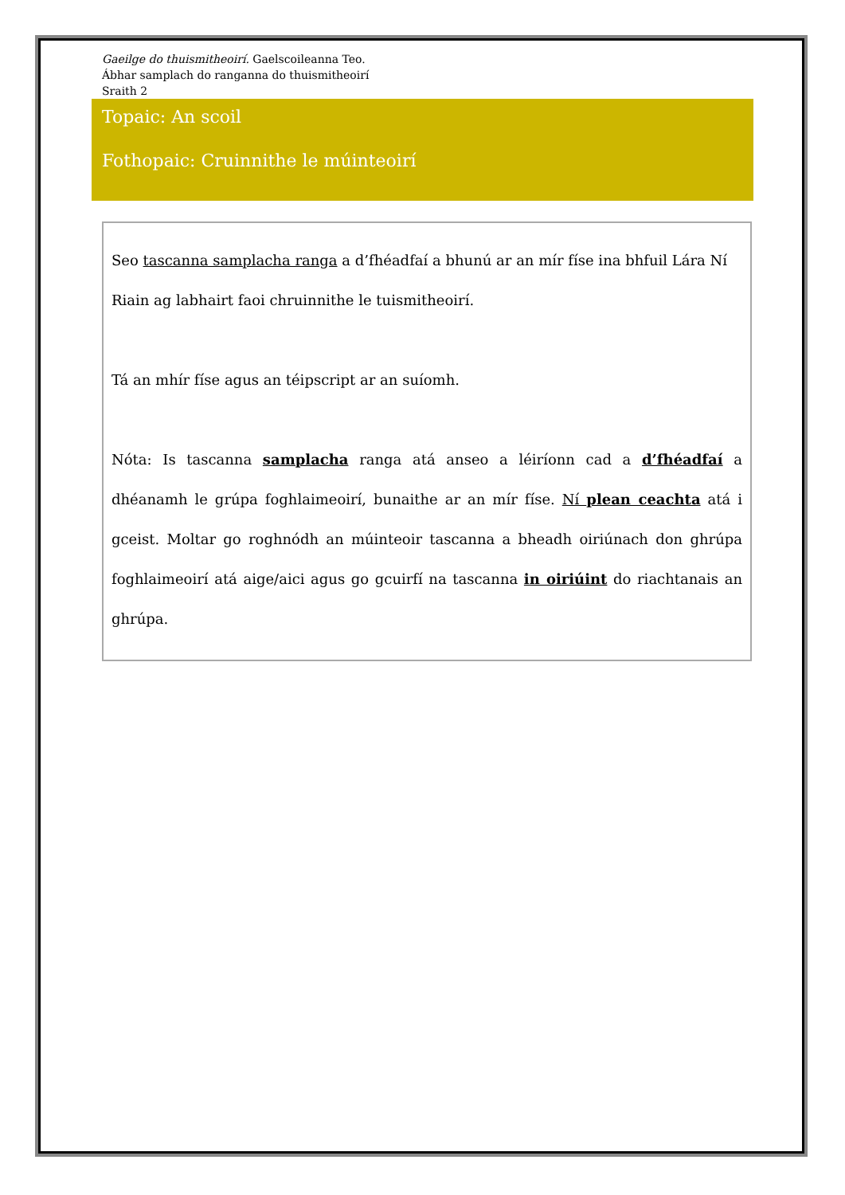Gaeilge do thuismitheoirí. Gaelscoileanna Teo.
Ábhar samplach do ranganna do thuismitheoirí
Sraith 2
Topaic: An scoil
Fothopaic: Cruinnithe le múinteoirí
Seo tascanna samplacha ranga a d’fhéadfaí a bhunú ar an mír físe ina bhfuil Lára Ní Riain ag labhairt faoi chruinnithe le tuismitheoirí.
Tá an mhír físe agus an téipscript ar an suíomh.
Nóta: Is tascanna samplacha ranga atá anseo a léiríonn cad a d’fhéadfaí a dhéanamh le grúpa foghlaimeoirí, bunaithe ar an mír físe. Ní plean ceachta atá i gceist. Moltar go roghnódh an múinteoir tascanna a bheadh oiriúnach don ghrúpa foghlaimeoirí atá aige/aici agus go gcuirfí na tascanna in oiriúint do riachtanais an ghrúpa.